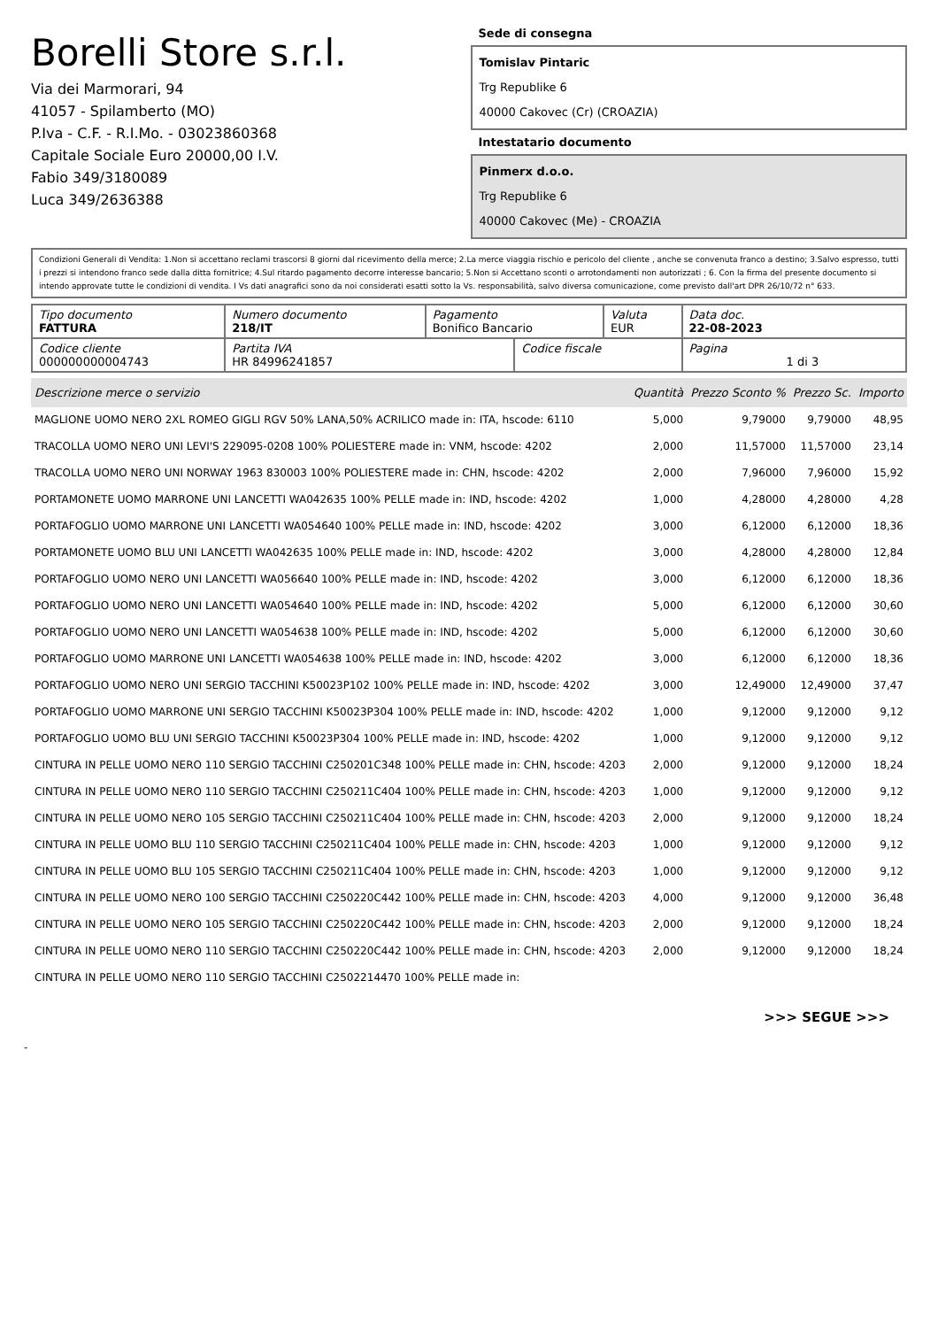Borelli Store s.r.l.
Via dei Marmorari, 94
41057 - Spilamberto (MO)
P.Iva - C.F. - R.I.Mo. - 03023860368
Capitale Sociale Euro 20000,00 I.V.
Fabio 349/3180089
Luca 349/2636388
Sede di consegna
Tomislav Pintaric
Trg Republike 6
40000 Cakovec (Cr) (CROAZIA)
Intestatario documento
Pinmerx d.o.o.
Trg Republike 6
40000 Cakovec (Me) - CROAZIA
Condizioni Generali di Vendita: 1.Non si accettano reclami trascorsi 8 giorni dal ricevimento della merce; 2.La merce viaggia rischio e pericolo del cliente , anche se convenuta franco a destino; 3.Salvo espresso, tutti i prezzi si intendono franco sede dalla ditta fornitrice; 4.Sul ritardo pagamento decorre interesse bancario; 5.Non si Accettano sconti o arrotondamenti non autorizzati ; 6. Con la firma del presente documento si intendo approvate tutte le condizioni di vendita. I Vs dati anagrafici sono da noi considerati esatti sotto la Vs. responsabilità, salvo diversa comunicazione, come previsto dall'art DPR 26/10/72 n° 633.
| Tipo documento FATTURA | Numero documento 218/IT | Pagamento Bonifico Bancario | | Valuta EUR | Data doc. 22-08-2023 |
| Codice cliente 000000000004743 | Partita IVA HR 84996241857 | | Codice fiscale | | Pagina 1 di 3 |
| Descrizione merce o servizio | Quantità | Prezzo Sconto % | Prezzo Sc. | Importo |
| --- | --- | --- | --- | --- |
| MAGLIONE UOMO NERO 2XL ROMEO GIGLI RGV 50% LANA,50% ACRILICO made in: ITA, hscode: 6110 | 5,000 | 9,79000 | 9,79000 | 48,95 |
| TRACOLLA UOMO NERO UNI LEVI'S 229095-0208 100% POLIESTERE made in: VNM, hscode: 4202 | 2,000 | 11,57000 | 11,57000 | 23,14 |
| TRACOLLA UOMO NERO UNI NORWAY 1963 830003 100% POLIESTERE made in: CHN, hscode: 4202 | 2,000 | 7,96000 | 7,96000 | 15,92 |
| PORTAMONETE UOMO MARRONE UNI LANCETTI WA042635 100% PELLE made in: IND, hscode: 4202 | 1,000 | 4,28000 | 4,28000 | 4,28 |
| PORTAFOGLIO UOMO MARRONE UNI LANCETTI WA054640 100% PELLE made in: IND, hscode: 4202 | 3,000 | 6,12000 | 6,12000 | 18,36 |
| PORTAMONETE UOMO BLU UNI LANCETTI WA042635 100% PELLE made in: IND, hscode: 4202 | 3,000 | 4,28000 | 4,28000 | 12,84 |
| PORTAFOGLIO UOMO NERO UNI LANCETTI WA056640 100% PELLE made in: IND, hscode: 4202 | 3,000 | 6,12000 | 6,12000 | 18,36 |
| PORTAFOGLIO UOMO NERO UNI LANCETTI WA054640 100% PELLE made in: IND, hscode: 4202 | 5,000 | 6,12000 | 6,12000 | 30,60 |
| PORTAFOGLIO UOMO NERO UNI LANCETTI WA054638 100% PELLE made in: IND, hscode: 4202 | 5,000 | 6,12000 | 6,12000 | 30,60 |
| PORTAFOGLIO UOMO MARRONE UNI LANCETTI WA054638 100% PELLE made in: IND, hscode: 4202 | 3,000 | 6,12000 | 6,12000 | 18,36 |
| PORTAFOGLIO UOMO NERO UNI SERGIO TACCHINI K50023P102 100% PELLE made in: IND, hscode: 4202 | 3,000 | 12,49000 | 12,49000 | 37,47 |
| PORTAFOGLIO UOMO MARRONE UNI SERGIO TACCHINI K50023P304 100% PELLE made in: IND, hscode: 4202 | 1,000 | 9,12000 | 9,12000 | 9,12 |
| PORTAFOGLIO UOMO BLU UNI SERGIO TACCHINI K50023P304 100% PELLE made in: IND, hscode: 4202 | 1,000 | 9,12000 | 9,12000 | 9,12 |
| CINTURA IN PELLE UOMO NERO 110 SERGIO TACCHINI C250201C348 100% PELLE made in: CHN, hscode: 4203 | 2,000 | 9,12000 | 9,12000 | 18,24 |
| CINTURA IN PELLE UOMO NERO 110 SERGIO TACCHINI C250211C404 100% PELLE made in: CHN, hscode: 4203 | 1,000 | 9,12000 | 9,12000 | 9,12 |
| CINTURA IN PELLE UOMO NERO 105 SERGIO TACCHINI C250211C404 100% PELLE made in: CHN, hscode: 4203 | 2,000 | 9,12000 | 9,12000 | 18,24 |
| CINTURA IN PELLE UOMO BLU 110 SERGIO TACCHINI C250211C404 100% PELLE made in: CHN, hscode: 4203 | 1,000 | 9,12000 | 9,12000 | 9,12 |
| CINTURA IN PELLE UOMO BLU 105 SERGIO TACCHINI C250211C404 100% PELLE made in: CHN, hscode: 4203 | 1,000 | 9,12000 | 9,12000 | 9,12 |
| CINTURA IN PELLE UOMO NERO 100 SERGIO TACCHINI C250220C442 100% PELLE made in: CHN, hscode: 4203 | 4,000 | 9,12000 | 9,12000 | 36,48 |
| CINTURA IN PELLE UOMO NERO 105 SERGIO TACCHINI C250220C442 100% PELLE made in: CHN, hscode: 4203 | 2,000 | 9,12000 | 9,12000 | 18,24 |
| CINTURA IN PELLE UOMO NERO 110 SERGIO TACCHINI C250220C442 100% PELLE made in: CHN, hscode: 4203 | 2,000 | 9,12000 | 9,12000 | 18,24 |
| CINTURA IN PELLE UOMO NERO 110 SERGIO TACCHINI C2502214470 100% PELLE made in: | | | | |
>>> SEGUE >>>
-